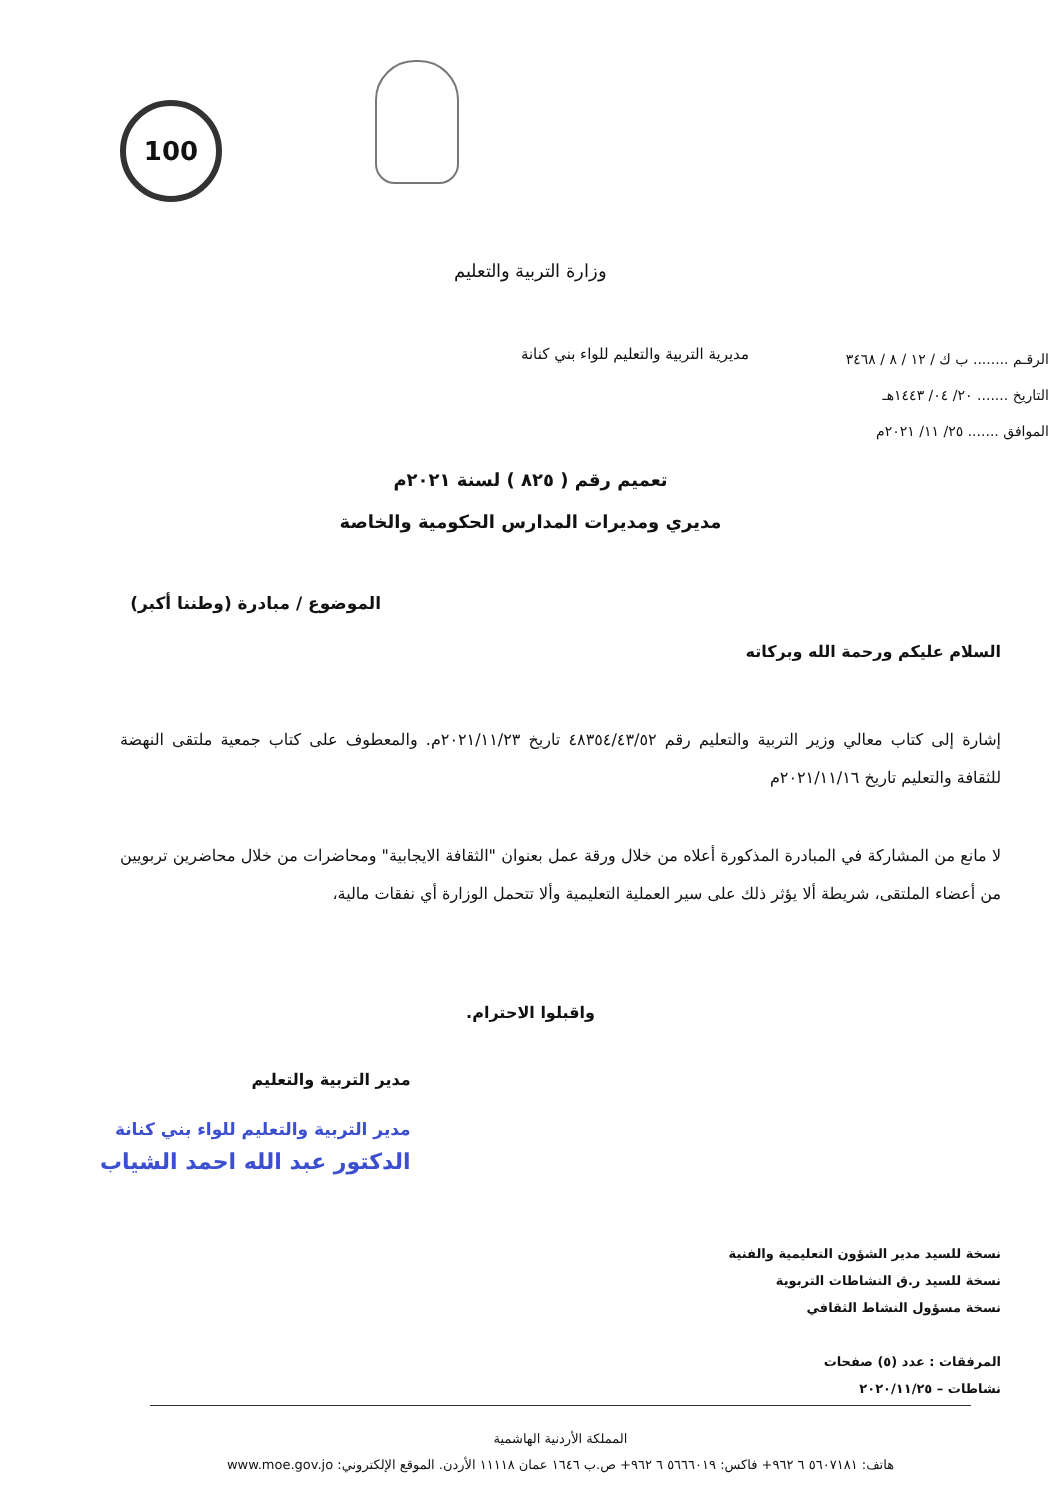100
وزارة التربية والتعليم
الرقـم ........ ب ك / ١٢ / ٨ / ٣٤٦٨
التاريخ ....... ٢٠/ ٠٤/ ١٤٤٣هـ
الموافق ....... ٢٥/ ١١/ ٢٠٢١م
مديرية التربية والتعليم للواء بني كنانة
تعميم رقم ( ٨٢٥ ) لسنة ٢٠٢١م
مديري ومديرات المدارس الحكومية والخاصة
الموضوع / مبادرة (وطننا أكبر)
السلام عليكم ورحمة الله وبركاته
إشارة إلى كتاب معالي وزير التربية والتعليم رقم ٤٨٣٥٤/٤٣/٥٢ تاريخ ٢٠٢١/١١/٢٣م. والمعطوف على كتاب جمعية ملتقى النهضة للثقافة والتعليم تاريخ ٢٠٢١/١١/١٦م
لا مانع من المشاركة في المبادرة المذكورة أعلاه من خلال ورقة عمل بعنوان "الثقافة الايجابية" ومحاضرات من خلال محاضرين تربويين من أعضاء الملتقى، شريطة ألا يؤثر ذلك على سير العملية التعليمية وألا تتحمل الوزارة أي نفقات مالية،
واقبلوا الاحترام.
مدير التربية والتعليم
مدير التربية والتعليم للواء بني كنانة
الدكتور عبد الله احمد الشياب
نسخة للسيد مدير الشؤون التعليمية والفنية
نسخة للسيد ر.ق النشاطات التربوية
نسخة مسؤول النشاط الثقافي
المرفقات : عدد (٥) صفحات
نشاطات – ٢٠٢٠/١١/٢٥
المملكة الأردنية الهاشمية
هاتف: ٥٦٠٧١٨١ ٦ ٩٦٢+ فاكس: ٥٦٦٦٠١٩ ٦ ٩٦٢+ ص.ب ١٦٤٦ عمان ١١١١٨ الأردن. الموقع الإلكتروني: www.moe.gov.jo